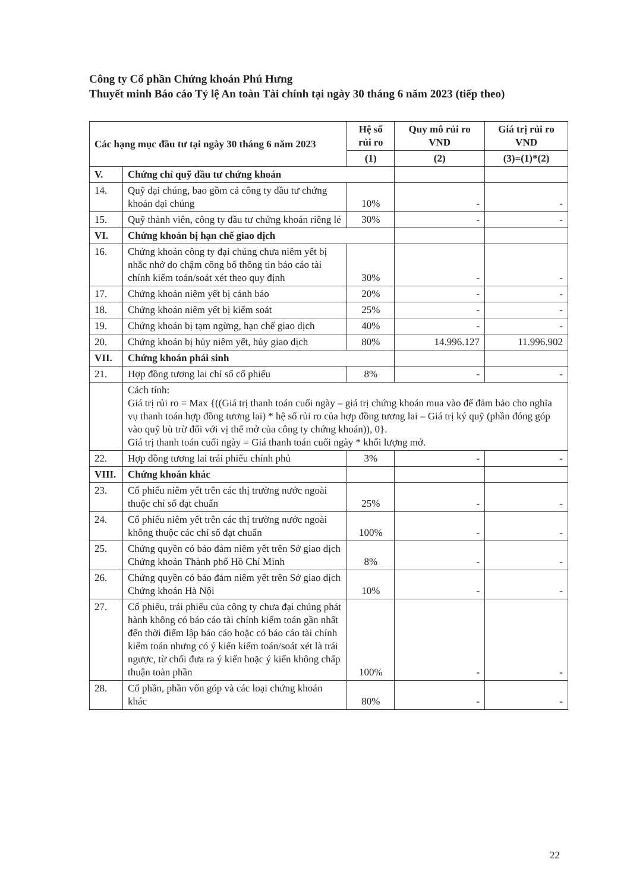Công ty Cổ phần Chứng khoán Phú Hưng
Thuyết minh Báo cáo Tỷ lệ An toàn Tài chính tại ngày 30 tháng 6 năm 2023 (tiếp theo)
| Các hạng mục đầu tư tại ngày 30 tháng 6 năm 2023 | | Hệ số rủi ro | Quy mô rủi ro VND | Giá trị rủi ro VND |
| --- | --- | --- | --- | --- |
| | | (1) | (2) | (3)=(1)*(2) |
| V. | Chứng chỉ quỹ đầu tư chứng khoán | | | |
| 14. | Quỹ đại chúng, bao gồm cả công ty đầu tư chứng khoán đại chúng | 10% | - | - |
| 15. | Quỹ thành viên, công ty đầu tư chứng khoán riêng lẻ | 30% | - | - |
| VI. | Chứng khoán bị hạn chế giao dịch | | | |
| 16. | Chứng khoán công ty đại chúng chưa niêm yết bị nhắc nhở do chậm công bố thông tin báo cáo tài chính kiểm toán/soát xét theo quy định | 30% | - | - |
| 17. | Chứng khoán niêm yết bị cảnh báo | 20% | - | - |
| 18. | Chứng khoán niêm yết bị kiểm soát | 25% | - | - |
| 19. | Chứng khoán bị tạm ngừng, hạn chế giao dịch | 40% | - | - |
| 20. | Chứng khoán bị hủy niêm yết, hủy giao dịch | 80% | 14.996.127 | 11.996.902 |
| VII. | Chứng khoán phái sinh | | | |
| 21. | Hợp đồng tương lai chỉ số cổ phiếu | 8% | - | - |
| | Cách tính: Giá trị rủi ro = Max {((Giá trị thanh toán cuối ngày – giá trị chứng khoán mua vào để đảm bảo cho nghĩa vụ thanh toán hợp đồng tương lai) * hệ số rủi ro của hợp đồng tương lai – Giá trị ký quỹ (phần đóng góp vào quỹ bù trừ đối với vị thế mở của công ty chứng khoán)), 0}. Giá trị thanh toán cuối ngày = Giá thanh toán cuối ngày * khối lượng mở. | | | |
| 22. | Hợp đồng tương lai trái phiếu chính phủ | 3% | - | - |
| VIII. | Chứng khoán khác | | | |
| 23. | Cổ phiếu niêm yết trên các thị trường nước ngoài thuộc chỉ số đạt chuẩn | 25% | - | - |
| 24. | Cổ phiếu niêm yết trên các thị trường nước ngoài không thuộc các chỉ số đạt chuẩn | 100% | - | - |
| 25. | Chứng quyền có bảo đảm niêm yết trên Sở giao dịch Chứng khoán Thành phố Hồ Chí Minh | 8% | - | - |
| 26. | Chứng quyền có bảo đảm niêm yết trên Sở giao dịch Chứng khoán Hà Nội | 10% | - | - |
| 27. | Cổ phiếu, trái phiếu của công ty chưa đại chúng phát hành không có báo cáo tài chính kiểm toán gần nhất đến thời điểm lập báo cáo hoặc có báo cáo tài chính kiểm toán nhưng có ý kiến kiểm toán/soát xét là trái ngược, từ chối đưa ra ý kiến hoặc ý kiến không chấp thuận toàn phần | 100% | - | - |
| 28. | Cổ phần, phần vốn góp và các loại chứng khoán khác | 80% | - | - |
22